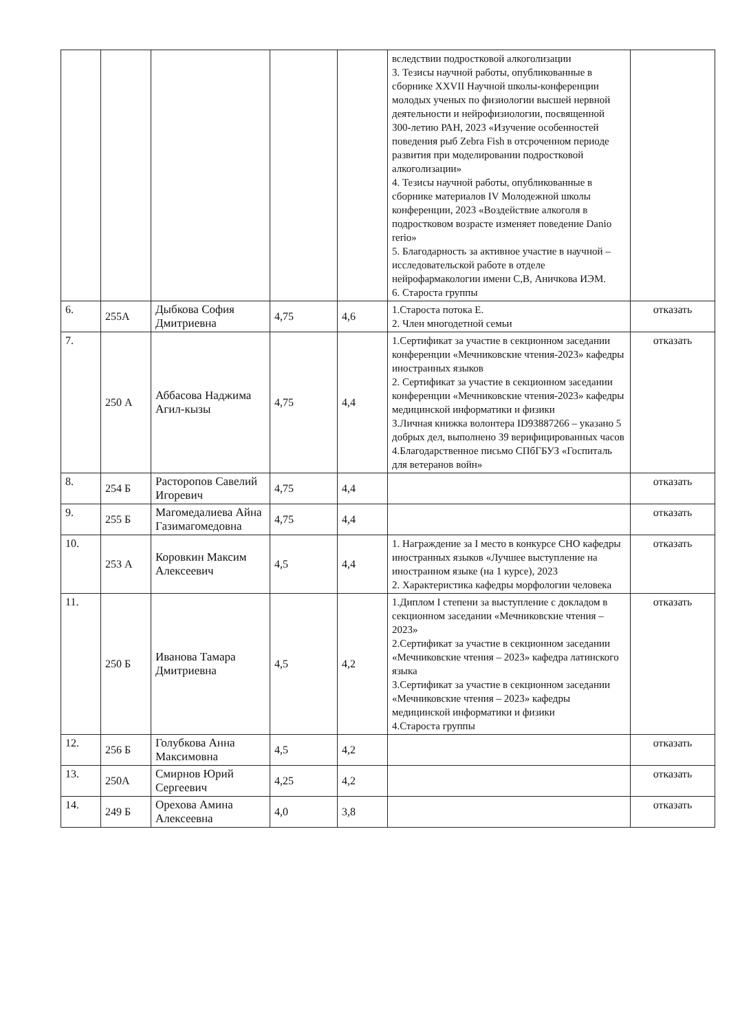| | | | | | вследствии подростковой алкоголизации 3. Тезисы научной работы, опубликованные в сборнике XXVII Научной школы-конференции молодых ученых по физиологии высшей нервной деятельности и нейрофизиологии, посвященной 300-летию РАН, 2023 «Изучение особенностей поведения рыб Zebra Fish в отсроченном периоде развития при моделировании подростковой алкоголизации» 4. Тезисы научной работы, опубликованные в сборнике материалов IV Молодежной школы конференции, 2023 «Воздействие алкоголя в подростковом возрасте изменяет поведение Danio rerio» 5. Благодарность за активное участие в научной –исследовательской работе в отделе нейрофармакологии имени С,В, Аничкова ИЭМ. 6. Староста группы | |
| 6. | 255А | Дыбкова София Дмитриевна | 4,75 | 4,6 | 1.Староста потока Е. 2. Член многодетной семьи | отказать |
| 7. | 250 А | Аббасова Наджима Агил-кызы | 4,75 | 4,4 | 1.Сертификат за участие в секционном заседании конференции «Мечниковские чтения-2023» кафедры иностранных языков 2. Сертификат за участие в секционном заседании конференции «Мечниковские чтения-2023» кафедры медицинской информатики и физики 3.Личная книжка волонтера ID93887266 – указано 5 добрых дел, выполнено 39 верифицированных часов 4.Благодарственное письмо СПбГБУЗ «Госпиталь для ветеранов войн» | отказать |
| 8. | 254 Б | Расторопов Савелий Игоревич | 4,75 | 4,4 | | отказать |
| 9. | 255 Б | Магомедалиева Айна Газимагомедовна | 4,75 | 4,4 | | отказать |
| 10. | 253 А | Коровкин Максим Алексеевич | 4,5 | 4,4 | 1. Награждение за I место в конкурсе СНО кафедры иностранных языков «Лучшее выступление на иностранном языке (на 1 курсе), 2023 2. Характеристика кафедры морфологии человека | отказать |
| 11. | 250 Б | Иванова Тамара Дмитриевна | 4,5 | 4,2 | 1.Диплом I степени за выступление с докладом в секционном заседании «Мечниковские чтения – 2023» 2.Сертификат за участие в секционном заседании «Мечниковские чтения – 2023» кафедра латинского языка 3.Сертификат за участие в секционном заседании «Мечниковские чтения – 2023» кафедры медицинской информатики и физики 4.Староста группы | отказать |
| 12. | 256 Б | Голубкова Анна Максимовна | 4,5 | 4,2 | | отказать |
| 13. | 250А | Смирнов Юрий Сергеевич | 4,25 | 4,2 | | отказать |
| 14. | 249 Б | Орехова Амина Алексеевна | 4,0 | 3,8 | | отказать |